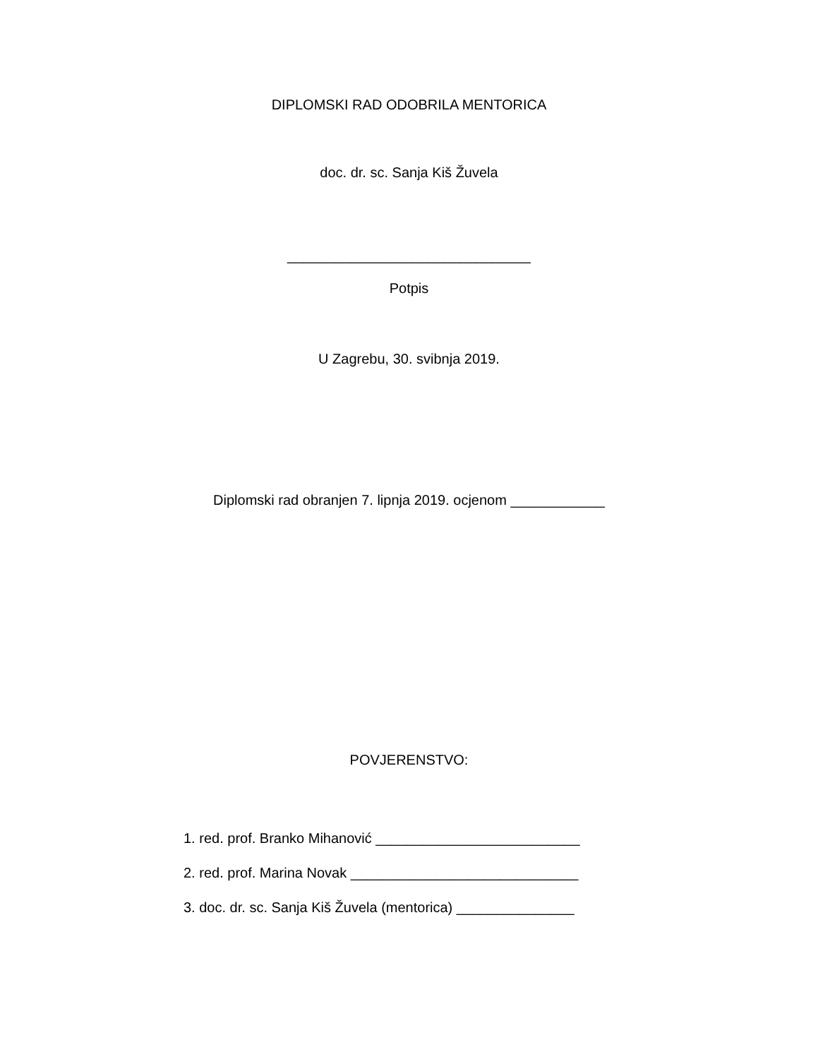DIPLOMSKI RAD ODOBRILA MENTORICA
doc. dr. sc. Sanja Kiš Žuvela
_______________________________
Potpis
U Zagrebu, 30. svibnja 2019.
Diplomski rad obranjen 7. lipnja 2019. ocjenom ____________
POVJERENSTVO:
1. red. prof. Branko Mihanović __________________________
2. red. prof. Marina Novak _____________________________
3. doc. dr. sc. Sanja Kiš Žuvela (mentorica) _______________